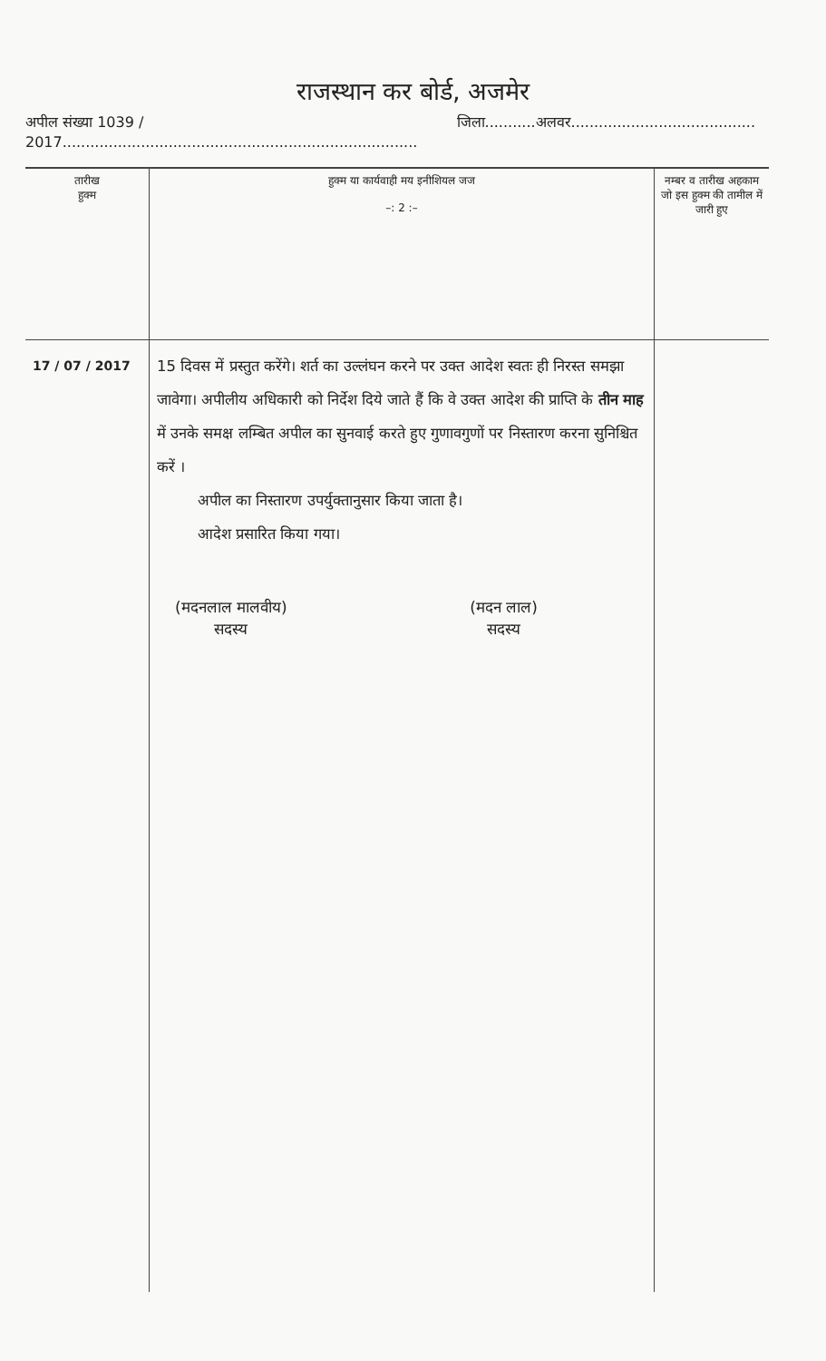राजस्थान कर बोर्ड, अजमेर
अपील संख्या 1039 / 2017............................................................................. जिला...........अलवर........................................
| तारीख हुक्म | हुक्म या कार्यवाही मय इनीशियल जज –: 2 :– | नम्बर व तारीख अहकाम जो इस हुक्म की तामील में जारी हुए |
| --- | --- | --- |
| 17 / 07 / 2017 | 15 दिवस में प्रस्तुत करेंगे। शर्त का उल्लंघन करने पर उक्त आदेश स्वतः ही निरस्त समझा जावेगा। अपीलीय अधिकारी को निर्देश दिये जाते हैं कि वे उक्त आदेश की प्राप्ति के तीन माह में उनके समक्ष लम्बित अपील का सुनवाई करते हुए गुणावगुणों पर निस्तारण करना सुनिश्चित करें । अपील का निस्तारण उपर्युक्तानुसार किया जाता है। आदेश प्रसारित किया गया। (मदनलाल मालवीय) सदस्य (मदन लाल) सदस्य | |